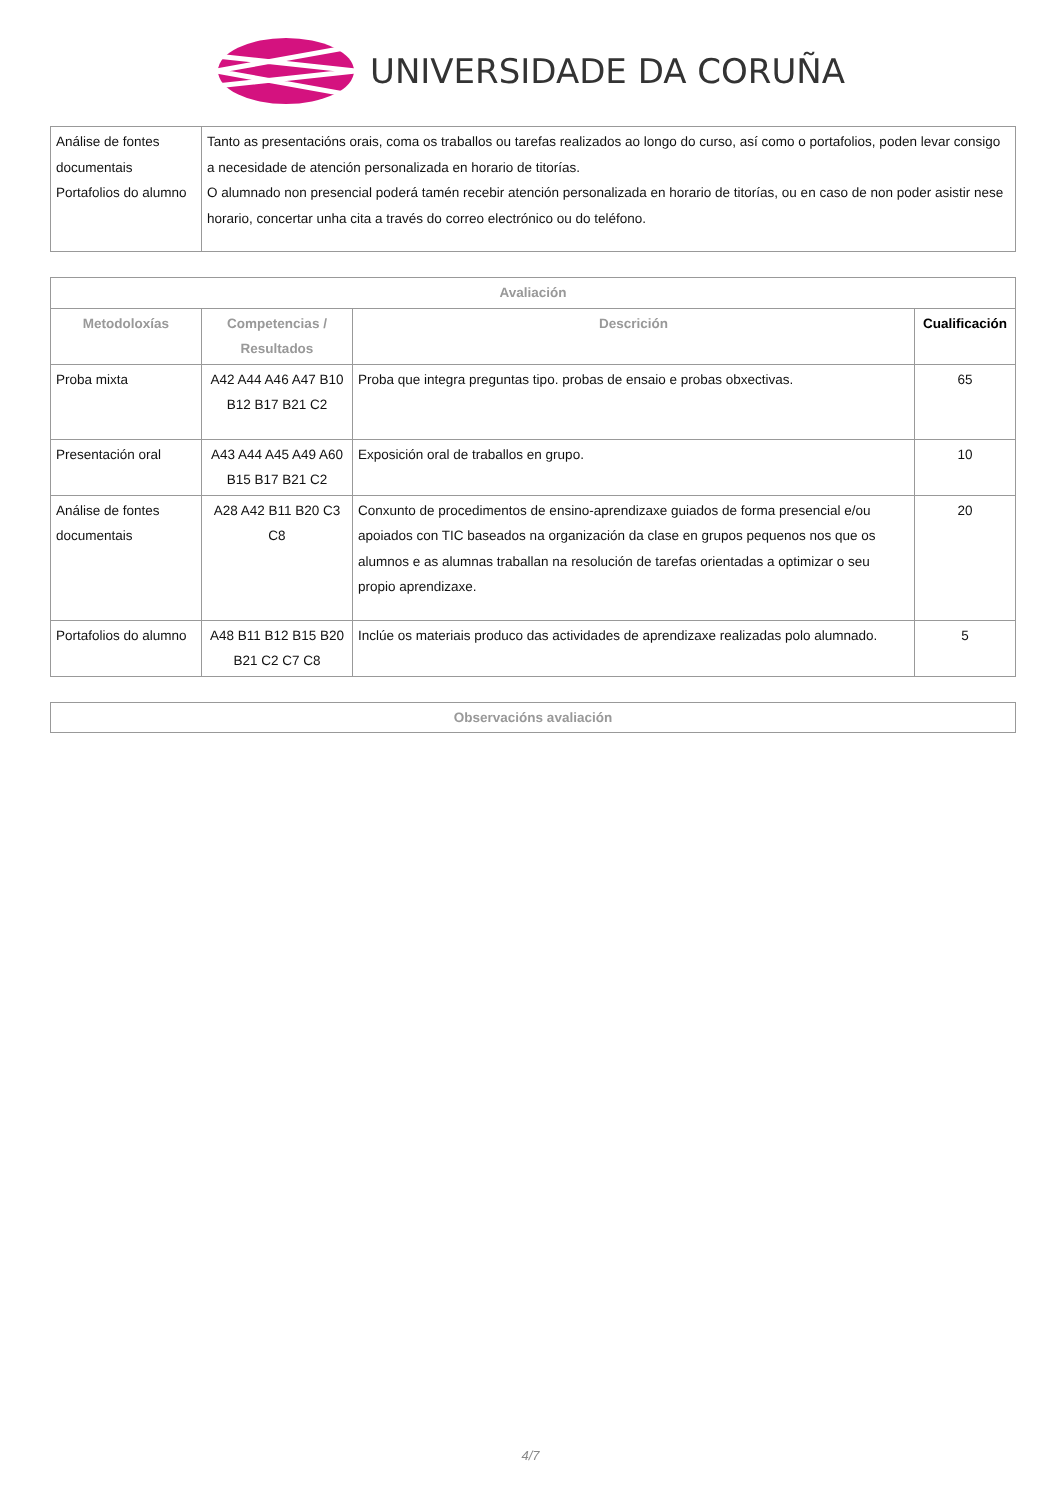UNIVERSIDADE DA CORUÑA
| Análise de fontes documentais Portafolios do alumno | Tanto as presentacións orais, coma os traballos ou tarefas realizados ao longo do curso, así como o portafolios, poden levar consigo a necesidade de atención personalizada en horario de titorías. O alumnado non presencial poderá tamén recebir atención personalizada en horario de titorías, ou en caso de non poder asistir nese horario, concertar unha cita a través do correo electrónico ou do teléfono. |
| Avaliación | | | |
| --- | --- | --- | --- |
| Metodoloxías | Competencias / Resultados | Descrición | Cualificación |
| Proba mixta | A42 A44 A46 A47 B10 B12 B17 B21 C2 | Proba que integra preguntas tipo. probas de ensaio e probas obxectivas. | 65 |
| Presentación oral | A43 A44 A45 A49 A60 B15 B17 B21 C2 | Exposición oral de traballos en grupo. | 10 |
| Análise de fontes documentais | A28 A42 B11 B20 C3 C8 | Conxunto de procedimentos de ensino-aprendizaxe guiados de forma presencial e/ou apoiados con TIC baseados na organización da clase en grupos pequenos nos que os alumnos e as alumnas traballan na resolución de tarefas orientadas a optimizar o seu propio aprendizaxe. | 20 |
| Portafolios do alumno | A48 B11 B12 B15 B20 B21 C2 C7 C8 | Inclúe os materiais produco das actividades de aprendizaxe realizadas polo alumnado. | 5 |
| Observacións avaliación |
| --- |
4/7